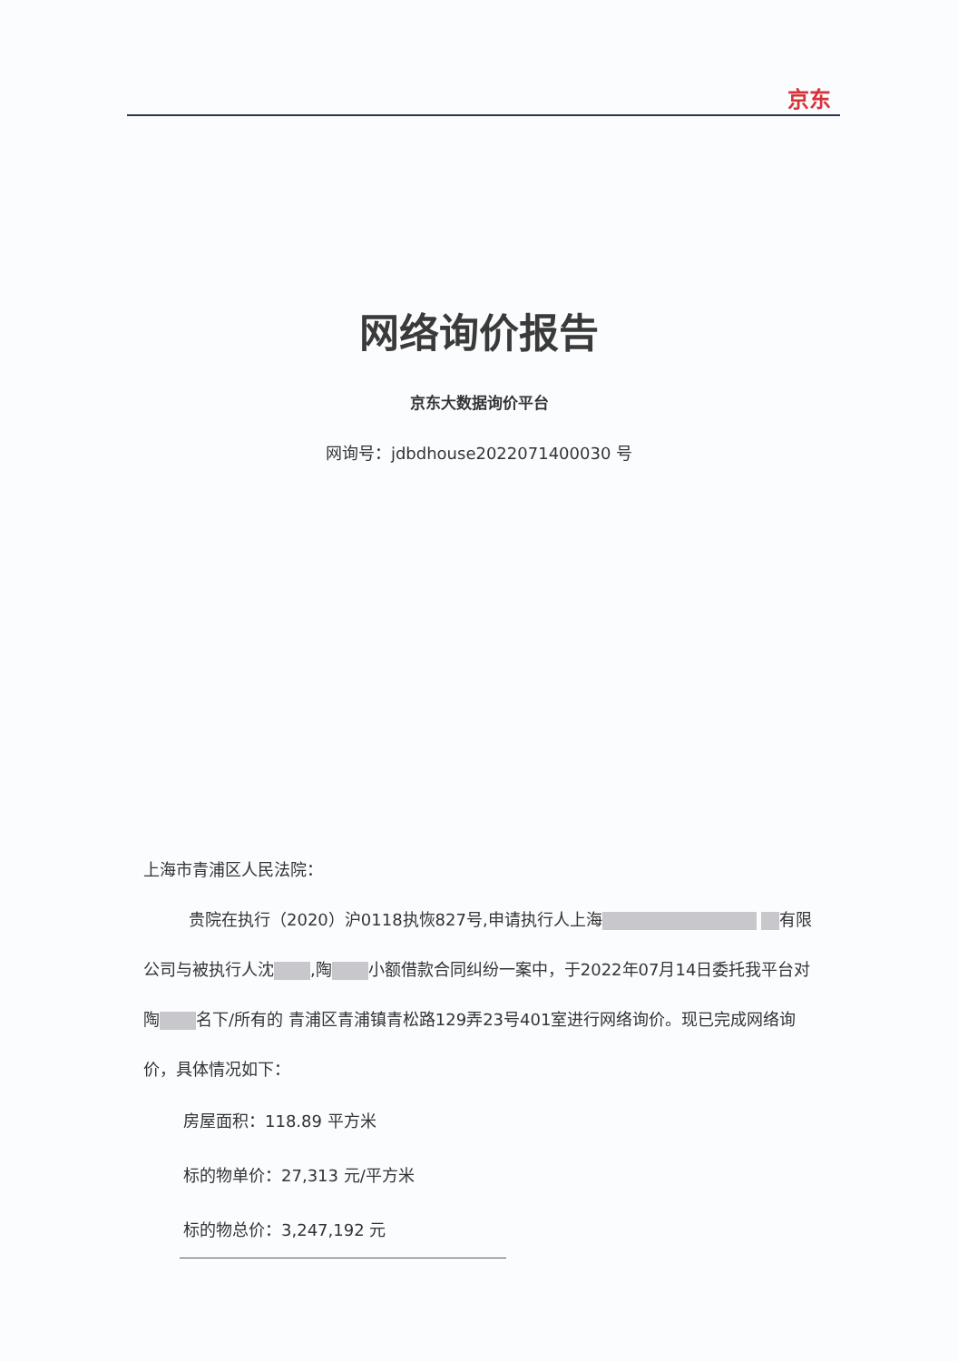京东
网络询价报告
京东大数据询价平台
网询号：jdbdhouse2022071400030 号
上海市青浦区人民法院：
贵院在执行（2020）沪0118执恢827号,申请执行人上海 有限公司与被执行人沈 ,陶 小额借款合同纠纷一案中，于2022年07月14日委托我平台对 陶 名下/所有的 青浦区青浦镇青松路129弄23号401室进行网络询价。现已完成网络询价，具体情况如下：
房屋面积：118.89 平方米
标的物单价：27,313 元/平方米
标的物总价：3,247,192 元